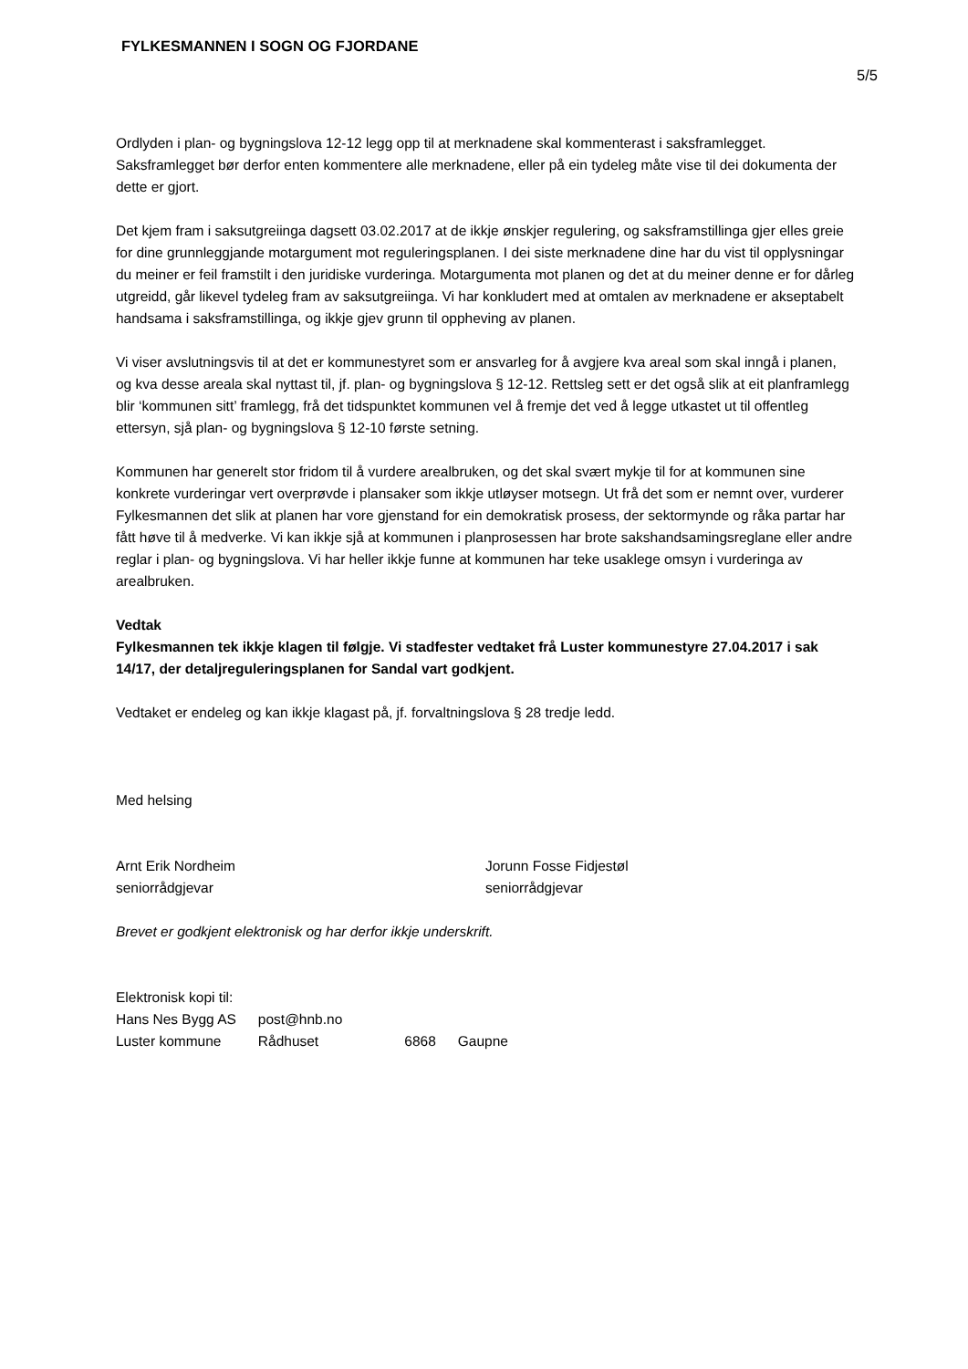FYLKESMANNEN I SOGN OG FJORDANE
5/5
Ordlyden i plan- og bygningslova 12-12 legg opp til at merknadene skal kommenterast i saksframlegget. Saksframlegget bør derfor enten kommentere alle merknadene, eller på ein tydeleg måte vise til dei dokumenta der dette er gjort.
Det kjem fram i saksutgreiinga dagsett 03.02.2017 at de ikkje ønskjer regulering, og saksframstillinga gjer elles greie for dine grunnleggjande motargument mot reguleringsplanen. I dei siste merknadene dine har du vist til opplysningar du meiner er feil framstilt i den juridiske vurderinga. Motargumenta mot planen og det at du meiner denne er for dårleg utgreidd, går likevel tydeleg fram av saksutgreiinga. Vi har konkludert med at omtalen av merknadene er akseptabelt handsama i saksframstillinga, og ikkje gjev grunn til oppheving av planen.
Vi viser avslutningsvis til at det er kommunestyret som er ansvarleg for å avgjere kva areal som skal inngå i planen, og kva desse areala skal nyttast til, jf. plan- og bygningslova § 12-12. Rettsleg sett er det også slik at eit planframlegg blir ‘kommunen sitt’ framlegg, frå det tidspunktet kommunen vel å fremje det ved å legge utkastet ut til offentleg ettersyn, sjå plan- og bygningslova § 12-10 første setning.
Kommunen har generelt stor fridom til å vurdere arealbruken, og det skal svært mykje til for at kommunen sine konkrete vurderingar vert overprøvde i plansaker som ikkje utløyser motsegn. Ut frå det som er nemnt over, vurderer Fylkesmannen det slik at planen har vore gjenstand for ein demokratisk prosess, der sektormynde og råka partar har fått høve til å medverke. Vi kan ikkje sjå at kommunen i planprosessen har brote sakshandsamingsreglane eller andre reglar i plan- og bygningslova. Vi har heller ikkje funne at kommunen har teke usaklege omsyn i vurderinga av arealbruken.
Vedtak
Fylkesmannen tek ikkje klagen til følgje. Vi stadfester vedtaket frå Luster kommunestyre 27.04.2017 i sak 14/17, der detaljreguleringsplanen for Sandal vart godkjent.
Vedtaket er endeleg og kan ikkje klagast på, jf. forvaltningslova § 28 tredje ledd.
Med helsing
Arnt Erik Nordheim
seniorrådgjevar
Jorunn Fosse Fidjestøl
seniorrådgjevar
Brevet er godkjent elektronisk og har derfor ikkje underskrift.
Elektronisk kopi til:
| Hans Nes Bygg AS | post@hnb.no | | |
| Luster kommune | Rådhuset | 6868 | Gaupne |